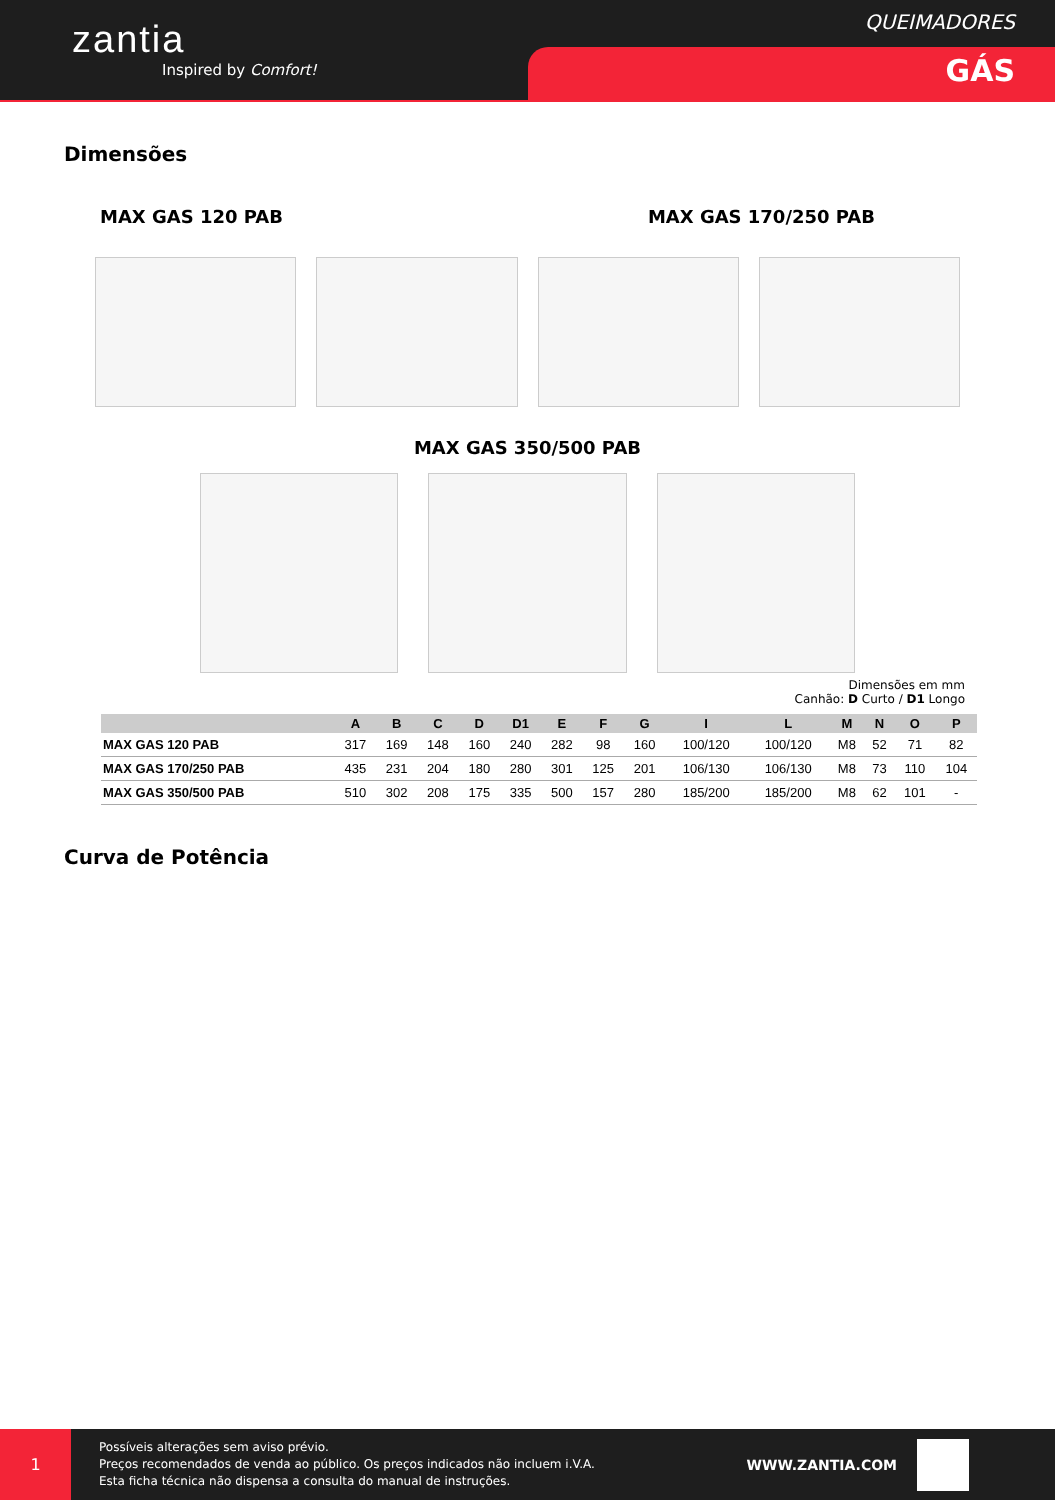zantia
Inspired by Comfort!
QUEIMADORES
GÁS
Dimensões
MAX GAS 120 PAB MAX GAS 170/250 PAB
MAX GAS 350/500 PAB
Dimensões em mm
Canhão: D Curto / D1 Longo
| | A | B | C | D | D1 | E | F | G | I | L | M | N | O | P |
| --- | --- | --- | --- | --- | --- | --- | --- | --- | --- | --- | --- | --- | --- | --- |
| MAX GAS 120 PAB | 317 | 169 | 148 | 160 | 240 | 282 | 98 | 160 | 100/120 | 100/120 | M8 | 52 | 71 | 82 |
| MAX GAS 170/250 PAB | 435 | 231 | 204 | 180 | 280 | 301 | 125 | 201 | 106/130 | 106/130 | M8 | 73 | 110 | 104 |
| MAX GAS 350/500 PAB | 510 | 302 | 208 | 175 | 335 | 500 | 157 | 280 | 185/200 | 185/200 | M8 | 62 | 101 | - |
Curva de Potência
1
Possíveis alterações sem aviso prévio.
Preços recomendados de venda ao público. Os preços indicados não incluem i.V.A.
Esta ficha técnica não dispensa a consulta do manual de instruções.
WWW.ZANTIA.COM